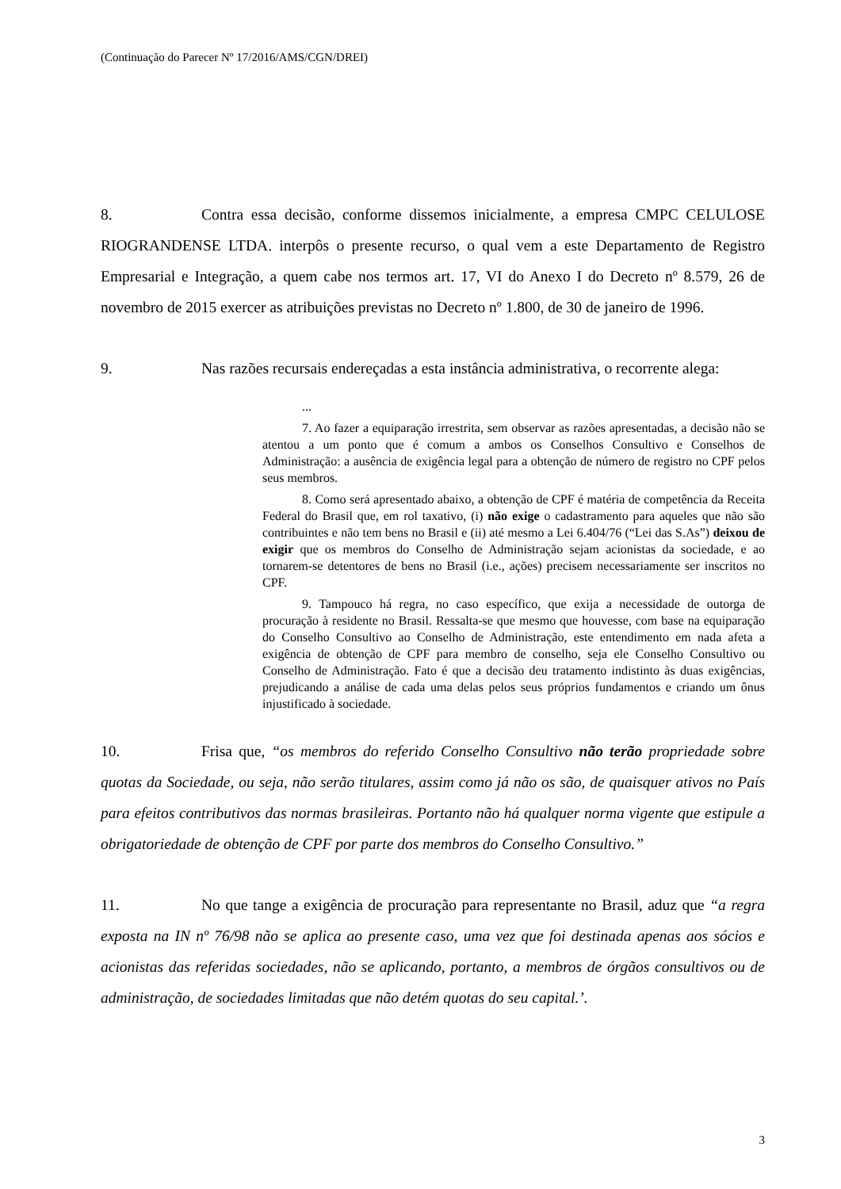(Continuação do Parecer Nº 17/2016/AMS/CGN/DREI)
8. Contra essa decisão, conforme dissemos inicialmente, a empresa CMPC CELULOSE RIOGRANDENSE LTDA. interpôs o presente recurso, o qual vem a este Departamento de Registro Empresarial e Integração, a quem cabe nos termos art. 17, VI do Anexo I do Decreto nº 8.579, 26 de novembro de 2015 exercer as atribuições previstas no Decreto nº 1.800, de 30 de janeiro de 1996.
9. Nas razões recursais endereçadas a esta instância administrativa, o recorrente alega:
...
7. Ao fazer a equiparação irrestrita, sem observar as razões apresentadas, a decisão não se atentou a um ponto que é comum a ambos os Conselhos Consultivo e Conselhos de Administração: a ausência de exigência legal para a obtenção de número de registro no CPF pelos seus membros.
8. Como será apresentado abaixo, a obtenção de CPF é matéria de competência da Receita Federal do Brasil que, em rol taxativo, (i) não exige o cadastramento para aqueles que não são contribuintes e não tem bens no Brasil e (ii) até mesmo a Lei 6.404/76 (“Lei das S.As”) deixou de exigir que os membros do Conselho de Administração sejam acionistas da sociedade, e ao tornarem-se detentores de bens no Brasil (i.e., ações) precisem necessariamente ser inscritos no CPF.
9. Tampouco há regra, no caso específico, que exija a necessidade de outorga de procuração à residente no Brasil. Ressalta-se que mesmo que houvesse, com base na equiparação do Conselho Consultivo ao Conselho de Administração, este entendimento em nada afeta a exigência de obtenção de CPF para membro de conselho, seja ele Conselho Consultivo ou Conselho de Administração. Fato é que a decisão deu tratamento indistinto às duas exigências, prejudicando a análise de cada uma delas pelos seus próprios fundamentos e criando um ônus injustificado à sociedade.
10. Frisa que, “os membros do referido Conselho Consultivo não terão propriedade sobre quotas da Sociedade, ou seja, não serão titulares, assim como já não os são, de quaisquer ativos no País para efeitos contributivos das normas brasileiras. Portanto não há qualquer norma vigente que estipule a obrigatoriedade de obtenção de CPF por parte dos membros do Conselho Consultivo.”
11. No que tange a exigência de procuração para representante no Brasil, aduz que “a regra exposta na IN nº 76/98 não se aplica ao presente caso, uma vez que foi destinada apenas aos sócios e acionistas das referidas sociedades, não se aplicando, portanto, a membros de órgãos consultivos ou de administração, de sociedades limitadas que não detém quotas do seu capital.’.
3